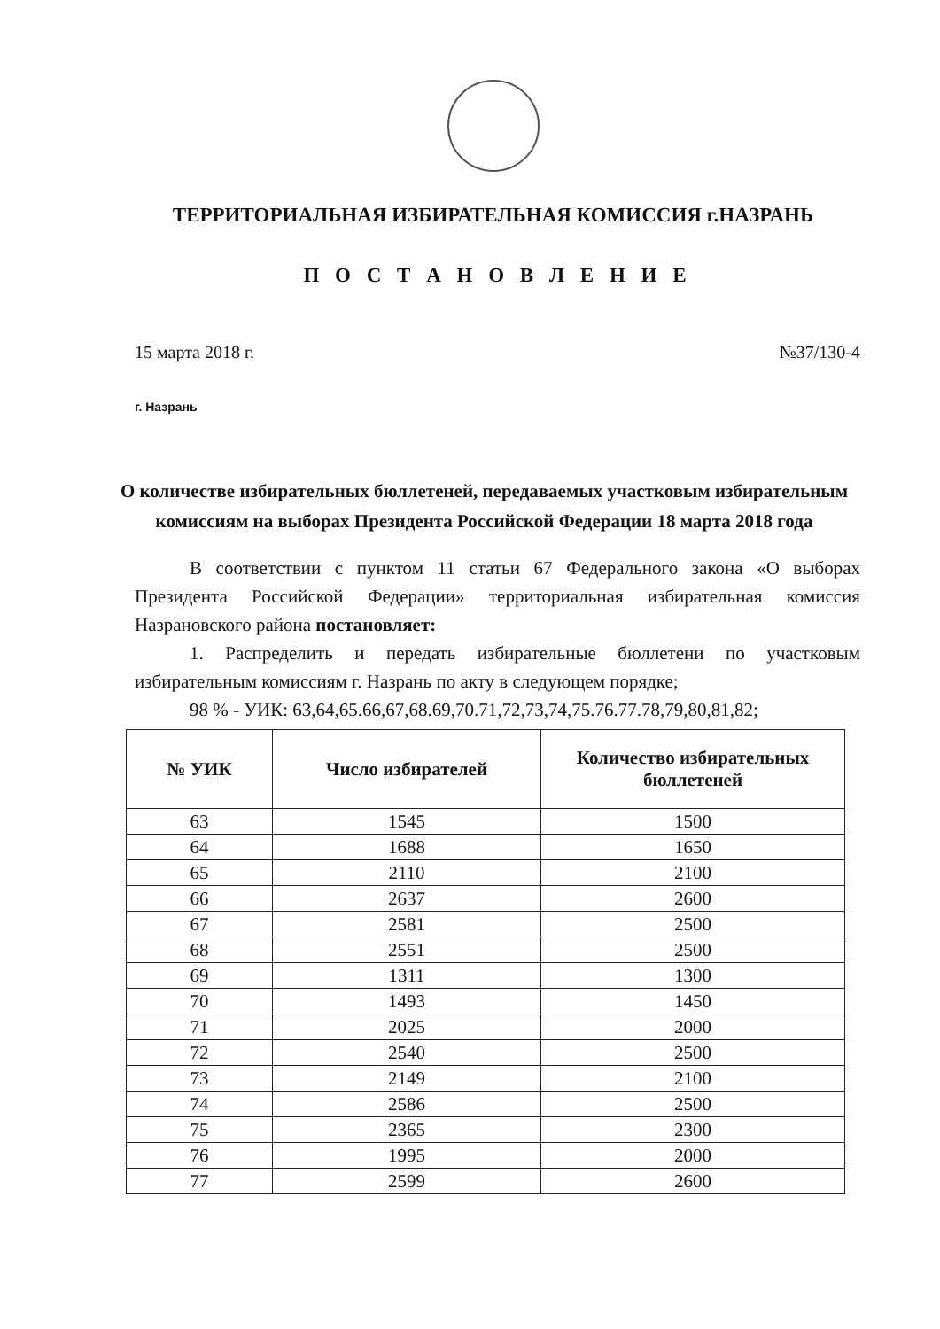ТЕРРИТОРИАЛЬНАЯ ИЗБИРАТЕЛЬНАЯ КОМИССИЯ г.НАЗРАНЬ
П О С Т А Н О В Л Е Н И Е
15 марта 2018 г. №37/130-4
г. Назрань
О количестве избирательных бюллетеней, передаваемых участковым избирательным комиссиям на выборах Президента Российской Федерации 18 марта 2018 года
В соответствии с пунктом 11 статьи 67 Федерального закона «О выборах Президента Российской Федерации» территориальная избирательная комиссия Назрановского района постановляет:
1. Распределить и передать избирательные бюллетени по участковым избирательным комиссиям г. Назрань по акту в следующем порядке;
98 % - УИК: 63,64,65.66,67,68.69,70.71,72,73,74,75.76.77.78,79,80,81,82;
| № УИК | Число избирателей | Количество избирательных бюллетеней |
| --- | --- | --- |
| 63 | 1545 | 1500 |
| 64 | 1688 | 1650 |
| 65 | 2110 | 2100 |
| 66 | 2637 | 2600 |
| 67 | 2581 | 2500 |
| 68 | 2551 | 2500 |
| 69 | 1311 | 1300 |
| 70 | 1493 | 1450 |
| 71 | 2025 | 2000 |
| 72 | 2540 | 2500 |
| 73 | 2149 | 2100 |
| 74 | 2586 | 2500 |
| 75 | 2365 | 2300 |
| 76 | 1995 | 2000 |
| 77 | 2599 | 2600 |